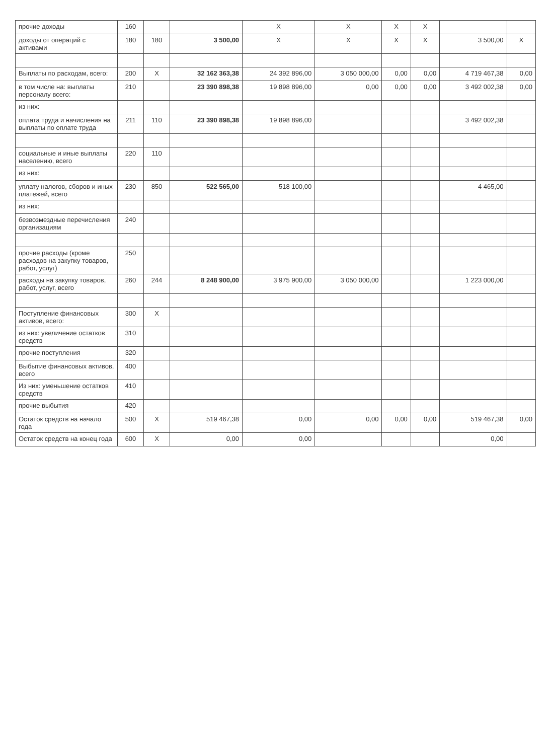| прочие доходы | 160 | | | X | X | X | X | | |
| доходы от операций с активами | 180 | 180 | 3 500,00 | X | X | X | X | 3 500,00 | X |
| Выплаты по расходам, всего: | 200 | X | 32 162 363,38 | 24 392 896,00 | 3 050 000,00 | 0,00 | 0,00 | 4 719 467,38 | 0,00 |
| в том числе на: выплаты персоналу всего: | 210 | | 23 390 898,38 | 19 898 896,00 | 0,00 | 0,00 | 0,00 | 3 492 002,38 | 0,00 |
| из них: | | | | | | | | | |
| оплата труда и начисления на выплаты по оплате труда | 211 | 110 | 23 390 898,38 | 19 898 896,00 | | | | 3 492 002,38 | |
| социальные и иные выплаты населению, всего | 220 | 110 | | | | | | | |
| из них: | | | | | | | | | |
| уплату налогов, сборов и иных платежей, всего | 230 | 850 | 522 565,00 | 518 100,00 | | | | 4 465,00 | |
| из них: | | | | | | | | | |
| безвозмездные перечисления организациям | 240 | | | | | | | | |
| прочие расходы (кроме расходов на закупку товаров, работ, услуг) | 250 | | | | | | | | |
| расходы на закупку товаров, работ, услуг, всего | 260 | 244 | 8 248 900,00 | 3 975 900,00 | 3 050 000,00 | | | 1 223 000,00 | |
| Поступление финансовых активов, всего: | 300 | X | | | | | | | |
| из них: увеличение остатков средств | 310 | | | | | | | | |
| прочие поступления | 320 | | | | | | | | |
| Выбытие финансовых активов, всего | 400 | | | | | | | | |
| Из них: уменьшение остатков средств | 410 | | | | | | | | |
| прочие выбытия | 420 | | | | | | | | |
| Остаток средств на начало года | 500 | X | 519 467,38 | 0,00 | 0,00 | 0,00 | 0,00 | 519 467,38 | 0,00 |
| Остаток средств на конец года | 600 | X | 0,00 | 0,00 | | | | 0,00 | |